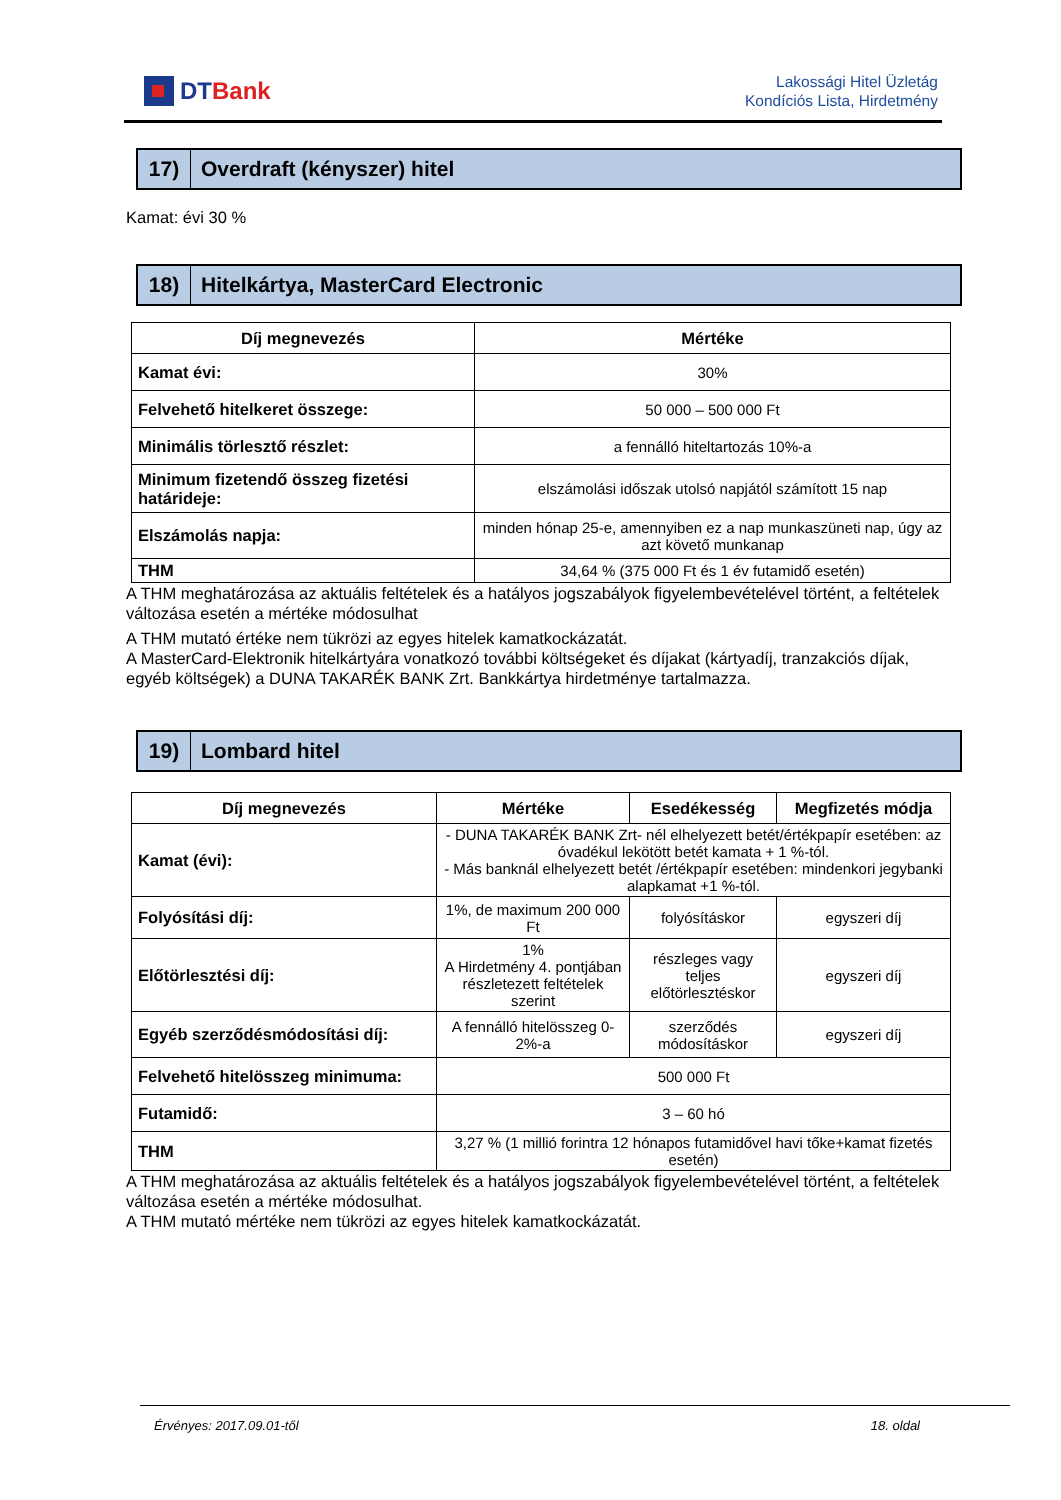DTBank
Lakossági Hitel Üzletág
Kondíciós Lista, Hirdetmény
17)
Overdraft (kényszer) hitel
Kamat: évi 30 %
18)
Hitelkártya, MasterCard Electronic
| Díj megnevezés | Mértéke |
| --- | --- |
| Kamat évi: | 30% |
| Felvehető hitelkeret összege: | 50 000 – 500 000 Ft |
| Minimális törlesztő részlet: | a fennálló hiteltartozás 10%-a |
| Minimum fizetendő összeg fizetési határideje: | elszámolási időszak utolsó napjától számított 15 nap |
| Elszámolás napja: | minden hónap 25-e, amennyiben ez a nap munkaszüneti nap, úgy az azt követő munkanap |
| THM | 34,64 % (375 000 Ft és 1 év futamidő esetén) |
A THM meghatározása az aktuális feltételek és a hatályos jogszabályok figyelembevételével történt, a feltételek változása esetén a mértéke módosulhat
A THM mutató értéke nem tükrözi az egyes hitelek kamatkockázatát.
A MasterCard-Elektronik hitelkártyára vonatkozó további költségeket és díjakat (kártyadíj, tranzakciós díjak, egyéb költségek) a DUNA TAKARÉK BANK Zrt. Bankkártya hirdetménye tartalmazza.
19)
Lombard hitel
| Díj megnevezés | Mértéke | Esedékesség | Megfizetés módja |
| --- | --- | --- | --- |
| Kamat (évi): | - DUNA TAKARÉK BANK Zrt- nél elhelyezett betét/értékpapír esetében: az óvadékul lekötött betét kamata + 1 %-tól. - Más banknál elhelyezett betét /értékpapír esetében: mindenkori jegybanki alapkamat +1 %-tól. | | |
| Folyósítási díj: | 1%, de maximum 200 000 Ft | folyósításkor | egyszeri díj |
| Előtörlesztési díj: | 1% A Hirdetmény 4. pontjában részletezett feltételek szerint | részleges vagy teljes előtörlesztéskor | egyszeri díj |
| Egyéb szerződésmódosítási díj: | A fennálló hitelösszeg 0-2%-a | szerződés módosításkor | egyszeri díj |
| Felvehető hitelösszeg minimuma: | 500 000 Ft | | |
| Futamidő: | 3 – 60 hó | | |
| THM | 3,27 % (1 millió forintra 12 hónapos futamidővel havi tőke+kamat fizetés esetén) | | |
A THM meghatározása az aktuális feltételek és a hatályos jogszabályok figyelembevételével történt, a feltételek változása esetén a mértéke módosulhat.
A THM mutató mértéke nem tükrözi az egyes hitelek kamatkockázatát.
Érvényes: 2017.09.01-től 18. oldal